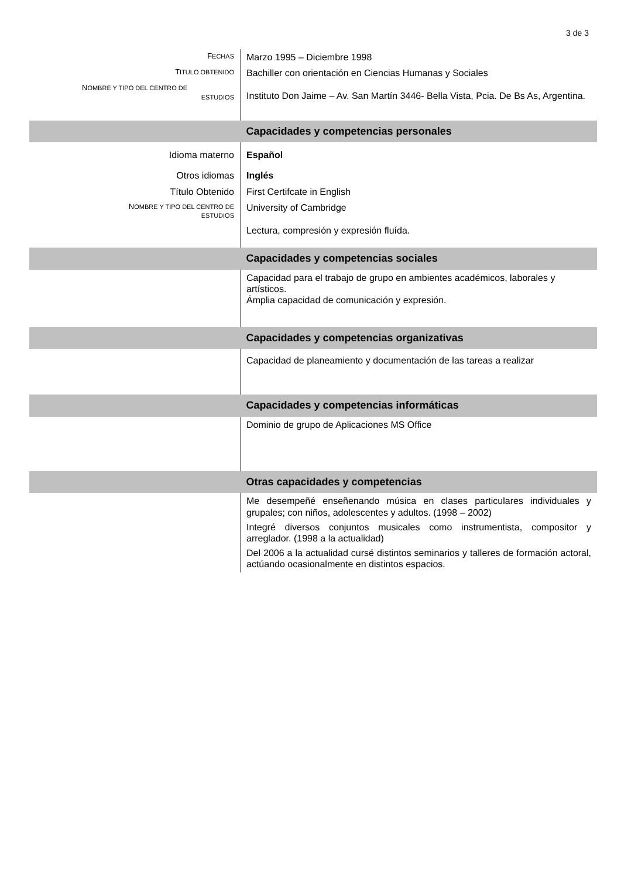3 de 3
| F ECHAS | Marzo 1995 – Diciembre 1998 |
| T ITULO OBTENIDO | Bachiller con orientación en Ciencias Humanas y Sociales |
| N OMBRE Y TIPO DEL CENTRO DE ESTUDIOS | Instituto Don Jaime – Av. San Martín 3446- Bella Vista, Pcia. De Bs As, Argentina. |
| | Capacidades y competencias personales |
| Idioma materno | Español |
| Otros idiomas | Inglés |
| Título Obtenido | First Certifcate in English |
| N OMBRE Y TIPO DEL CENTRO DE ESTUDIOS | University of Cambridge |
| | Lectura, compresión y expresión fluída. |
| | Capacidades y competencias sociales |
| | Capacidad para el trabajo de grupo en ambientes académicos, laborales y artísticos. Ámplia capacidad de comunicación y expresión. |
| | Capacidades y competencias organizativas |
| | Capacidad de planeamiento y documentación de las tareas a realizar |
| | Capacidades y competencias informáticas |
| | Dominio de grupo de Aplicaciones MS Office |
| | Otras capacidades y competencias |
| | Me desempeñé enseñenando música en clases particulares individuales y grupales; con niños, adolescentes y adultos. (1998 – 2002) Integré diversos conjuntos musicales como instrumentista, compositor y arreglador. (1998 a la actualidad) Del 2006 a la actualidad cursé distintos seminarios y talleres de formación actoral, actúando ocasionalmente en distintos espacios. |